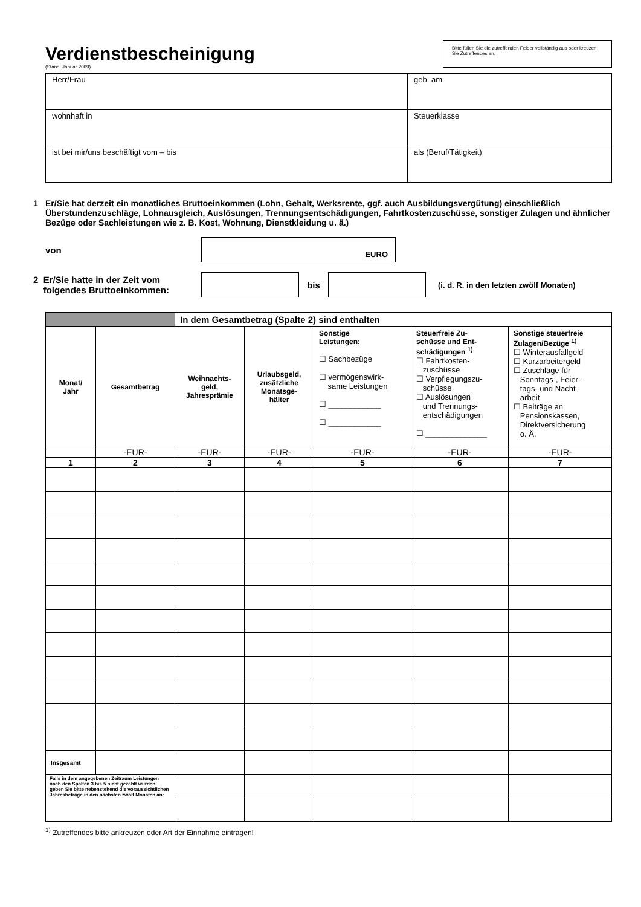Verdienstbescheinigung
(Stand: Januar 2009)
Bitte füllen Sie die zutreffenden Felder vollständig aus oder kreuzen Sie Zutreffendes an.
| Herr/Frau | geb. am |
| wohnhaft in | Steuerklasse |
| ist bei mir/uns beschäftigt vom – bis | als (Beruf/Tätigkeit) |
1 Er/Sie hat derzeit ein monatliches Bruttoeinkommen (Lohn, Gehalt, Werksrente, ggf. auch Ausbildungsvergütung) einschließlich Überstundenzuschläge, Lohnausgleich, Auslösungen, Trennungsentschädigungen, Fahrtkostenzuschüsse, sonstiger Zulagen und ähnlicher Bezüge oder Sachleistungen wie z. B. Kost, Wohnung, Dienstkleidung u. ä.)
von
EURO
2 Er/Sie hatte in der Zeit vom
folgendes Bruttoeinkommen:
bis
(i. d. R. in den letzten zwölf Monaten)
| | | In dem Gesamtbetrag (Spalte 2) sind enthalten | | | | |
| --- | --- | --- | --- | --- | --- | --- |
| Monat/ Jahr | Gesamtbetrag | Weihnachts- geld, Jahresprämie | Urlaubsgeld, zusätzliche Monatsge- hälter | Sonstige Leistungen: ☐ Sachbezüge ☐ vermögenswirk- same Leistungen ☐ ____________ ☐ ____________ | Steuerfreie Zu- schüsse und Ent- schädigungen <sup>1)</sup> ☐ Fahrtkosten- zuschüsse ☐ Verpflegungszu- schüsse ☐ Auslösungen und Trennungs- entschädigungen ☐ ______________ | Sonstige steuerfreie Zulagen/Bezüge <sup>1)</sup> ☐ Winterausfallgeld ☐ Kurzarbeitergeld ☐ Zuschläge für Sonntags-, Feier- tags- und Nacht- arbeit ☐ Beiträge an Pensionskassen, Direktversicherung o. Ä. |
| | -EUR- | -EUR- | -EUR- | -EUR- | -EUR- | -EUR- |
| 1 | 2 | 3 | 4 | 5 | 6 | 7 |
| Insgesamt | | | | | | |
| Falls in dem angegebenen Zeitraum Leistungen nach den Spalten 3 bis 5 nicht gezahlt wurden, geben Sie bitte nebenstehend die voraussichtlichen Jahresbeträge in den nächsten zwölf Monaten an: | | | | | | |
<sup>1)</sup> Zutreffendes bitte ankreuzen oder Art der Einnahme eintragen!